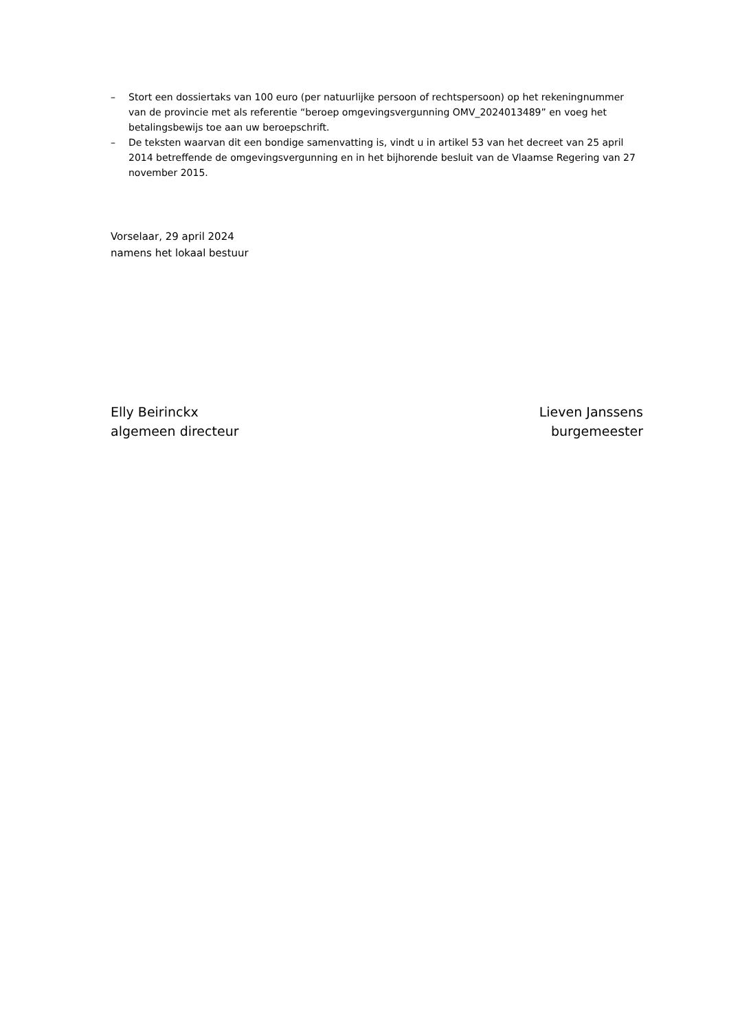– Stort een dossiertaks van 100 euro (per natuurlijke persoon of rechtspersoon) op het rekeningnummer van de provincie met als referentie “beroep omgevingsvergunning OMV_2024013489” en voeg het betalingsbewijs toe aan uw beroepschrift.
– De teksten waarvan dit een bondige samenvatting is, vindt u in artikel 53 van het decreet van 25 april 2014 betreffende de omgevingsvergunning en in het bijhorende besluit van de Vlaamse Regering van 27 november 2015.
Vorselaar, 29 april 2024
namens het lokaal bestuur
Elly Beirinckx
algemeen directeur
Lieven Janssens
burgemeester